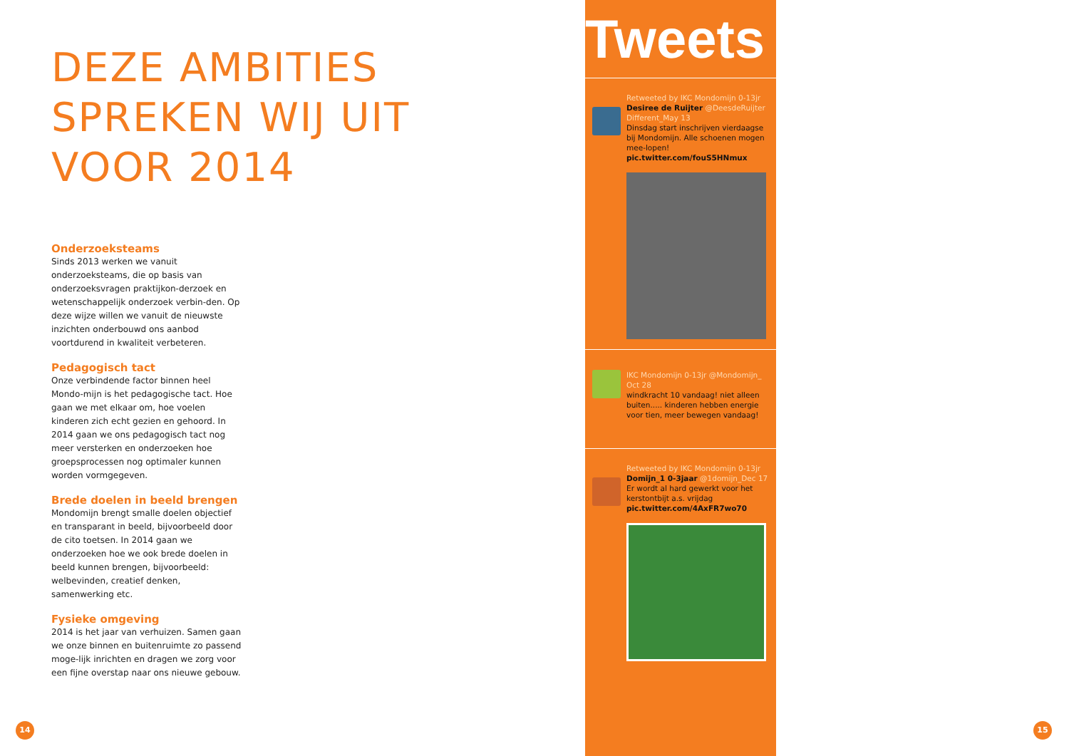DEZE AMBITIES SPREKEN WIJ UIT VOOR 2014
Onderzoeksteams
Sinds 2013 werken we vanuit onderzoeksteams, die op basis van onderzoeksvragen praktijkon-derzoek en wetenschappelijk onderzoek verbin-den. Op deze wijze willen we vanuit de nieuwste inzichten onderbouwd ons aanbod voortdurend in kwaliteit verbeteren.
Pedagogisch tact
Onze verbindende factor binnen heel Mondo-mijn is het pedagogische tact. Hoe gaan we met elkaar om, hoe voelen kinderen zich echt gezien en gehoord. In 2014 gaan we ons pedagogisch tact nog meer versterken en onderzoeken hoe groepsprocessen nog optimaler kunnen worden vormgegeven.
Brede doelen in beeld brengen
Mondomijn brengt smalle doelen objectief en transparant in beeld, bijvoorbeeld door de cito toetsen. In 2014 gaan we onderzoeken hoe we ook brede doelen in beeld kunnen brengen, bijvoorbeeld: welbevinden, creatief denken, samenwerking etc.
Fysieke omgeving
2014 is het jaar van verhuizen. Samen gaan we onze binnen en buitenruimte zo passend moge-lijk inrichten en dragen we zorg voor een fijne overstap naar ons nieuwe gebouw.
Tweets
Retweeted by IKC Mondomijn 0-13jr
Desiree de Ruijter @DeesdeRuijter Different_May 13
Dinsdag start inschrijven vierdaagse bij Mondomijn. Alle schoenen mogen mee-lopen! pic.twitter.com/fouS5HNmux
IKC Mondomijn 0-13jr @Mondomijn_ Oct 28
windkracht 10 vandaag! niet alleen buiten..... kinderen hebben energie voor tien, meer bewegen vandaag!
Retweeted by IKC Mondomijn 0-13jr
Domijn_1 0-3jaar @1domijn_Dec 17
Er wordt al hard gewerkt voor het kerstontbijt a.s. vrijdag pic.twitter.com/4AxFR7wo70
14 15